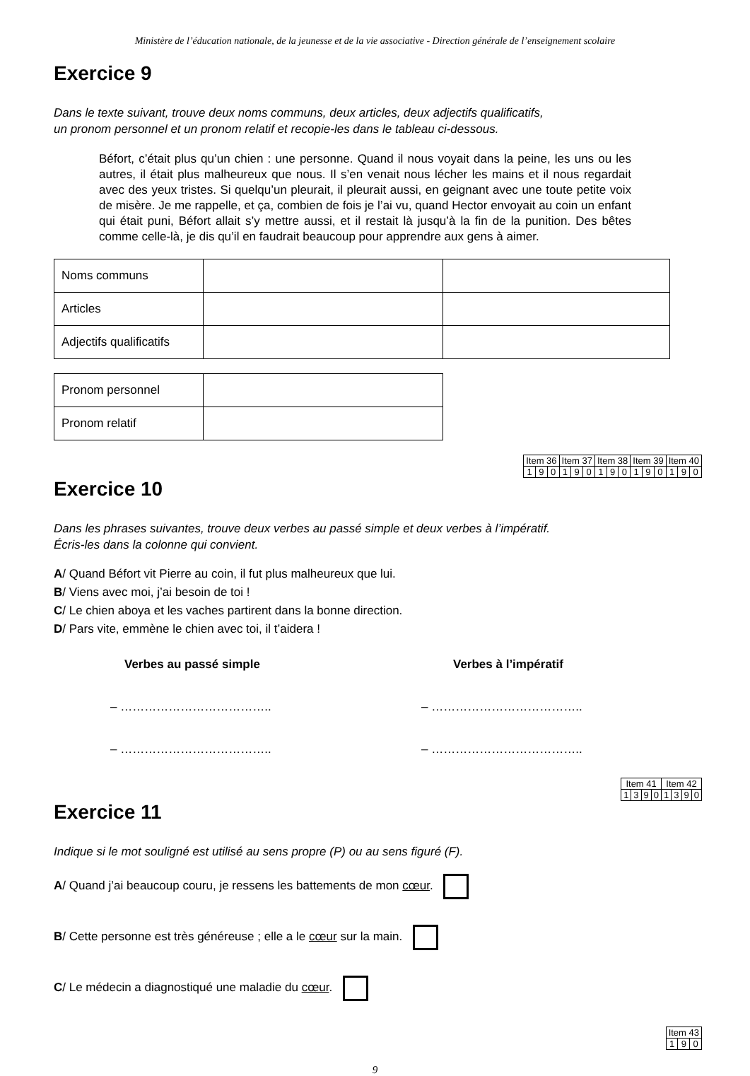Ministère de l’éducation nationale, de la jeunesse et de la vie associative - Direction générale de l’enseignement scolaire
Exercice 9
Dans le texte suivant, trouve deux noms communs, deux articles, deux adjectifs qualificatifs,
un pronom personnel et un pronom relatif et recopie-les dans le tableau ci-dessous.
Béfort, c’était plus qu’un chien : une personne. Quand il nous voyait dans la peine, les uns ou les autres, il était plus malheureux que nous. Il s’en venait nous lécher les mains et il nous regardait avec des yeux tristes. Si quelqu’un pleurait, il pleurait aussi, en geignant avec une toute petite voix de misère. Je me rappelle, et ça, combien de fois je l’ai vu, quand Hector envoyait au coin un enfant qui était puni, Béfort allait s’y mettre aussi, et il restait là jusqu’à la fin de la punition. Des bêtes comme celle-là, je dis qu’il en faudrait beaucoup pour apprendre aux gens à aimer.
| Noms communs | | |
| Articles | | |
| Adjectifs qualificatifs | | |
| Pronom personnel | |
| Pronom relatif | |
| Item 36 | | | Item 37 | | | Item 38 | | | Item 39 | | | Item 40 | | |
| 1 | 9 | 0 | 1 | 9 | 0 | 1 | 9 | 0 | 1 | 9 | 0 | 1 | 9 | 0 |
Exercice 10
Dans les phrases suivantes, trouve deux verbes au passé simple et deux verbes à l’impératif.
Écris-les dans la colonne qui convient.
A/ Quand Béfort vit Pierre au coin, il fut plus malheureux que lui.
B/ Viens avec moi, j’ai besoin de toi !
C/ Le chien aboya et les vaches partirent dans la bonne direction.
D/ Pars vite, emmène le chien avec toi, il t’aidera !
Verbes au passé simple
– ………………………………..
– ………………………………..
Verbes à l’impératif
– ………………………………..
– ………………………………..
| Item 41 | | | | Item 42 | | | |
| 1 | 3 | 9 | 0 | 1 | 3 | 9 | 0 |
Exercice 11
Indique si le mot souligné est utilisé au sens propre (P) ou au sens figuré (F).
A/ Quand j’ai beaucoup couru, je ressens les battements de mon cœur.
B/ Cette personne est très généreuse ; elle a le cœur sur la main.
C/ Le médecin a diagnostiqué une maladie du cœur.
| Item 43 | | |
| 1 | 9 | 0 |
9